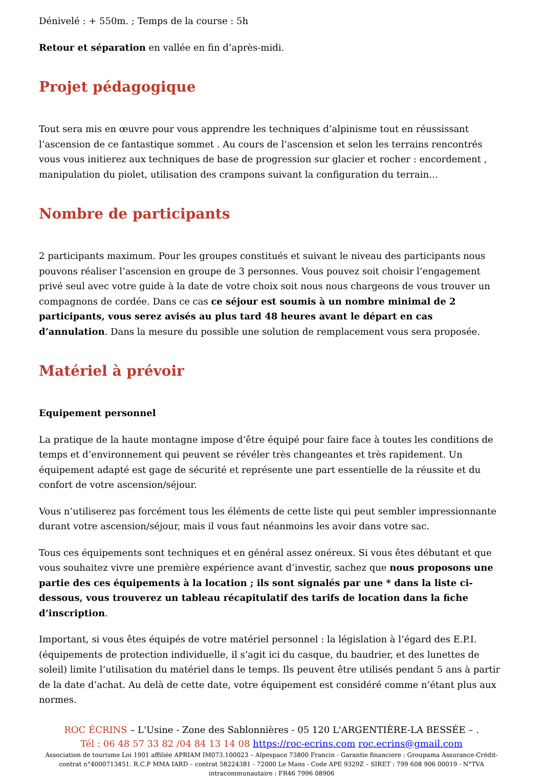Dénivelé : + 550m. ; Temps de la course : 5h
Retour et séparation en vallée en fin d’après-midi.
Projet pédagogique
Tout sera mis en œuvre pour vous apprendre les techniques d’alpinisme tout en réussissant l’ascension de ce fantastique sommet . Au cours de l’ascension et selon les terrains rencontrés vous vous initierez aux techniques de base de progression sur glacier et rocher : encordement , manipulation du piolet, utilisation des crampons suivant la configuration du terrain…
Nombre de participants
2 participants maximum. Pour les groupes constitués et suivant le niveau des participants nous pouvons réaliser l’ascension en groupe de 3 personnes. Vous pouvez soit choisir l’engagement privé seul avec votre guide à la date de votre choix soit nous nous chargeons de vous trouver un compagnons de cordée. Dans ce cas ce séjour est soumis à un nombre minimal de 2 participants, vous serez avisés au plus tard 48 heures avant le départ en cas d’annulation. Dans la mesure du possible une solution de remplacement vous sera proposée.
Matériel à prévoir
Equipement personnel
La pratique de la haute montagne impose d’être équipé pour faire face à toutes les conditions de temps et d’environnement qui peuvent se révéler très changeantes et très rapidement. Un équipement adapté est gage de sécurité et représente une part essentielle de la réussite et du confort de votre ascension/séjour.
Vous n’utiliserez pas forcément tous les éléments de cette liste qui peut sembler impressionnante durant votre ascension/séjour, mais il vous faut néanmoins les avoir dans votre sac.
Tous ces équipements sont techniques et en général assez onéreux. Si vous êtes débutant et que vous souhaitez vivre une première expérience avant d’investir, sachez que nous proposons une partie des ces équipements à la location ; ils sont signalés par une * dans la liste ci-dessous, vous trouverez un tableau récapitulatif des tarifs de location dans la fiche d’inscription.
Important, si vous êtes équipés de votre matériel personnel : la législation à l’égard des E.P.I. (équipements de protection individuelle, il s’agit ici du casque, du baudrier, et des lunettes de soleil) limite l’utilisation du matériel dans le temps. Ils peuvent être utilisés pendant 5 ans à partir de la date d’achat. Au delà de cette date, votre équipement est considéré comme n’étant plus aux normes.
ROC ÉCRINS – L'Usine - Zone des Sablonnières - 05 120 L'ARGENTIÈRE-LA BESSÉE – .
Tél : 06 48 57 33 82 /04 84 13 14 08 https://roc-ecrins.com roc.ecrins@gmail.com
Association de tourisme Loi 1901 affiliée APRIAM IM073.100023 – Alpespace 73800 Francin - Garantie financiere : Groupama Assurance-Crédit-contrat n°4000713451. R.C.P MMA IARD – contrat 58224381 - 72000 Le Mans - Code APE 9329Z – SIRET : 799 608 906 00019 - N°TVA intracommunautaire : FR46 7996 08906